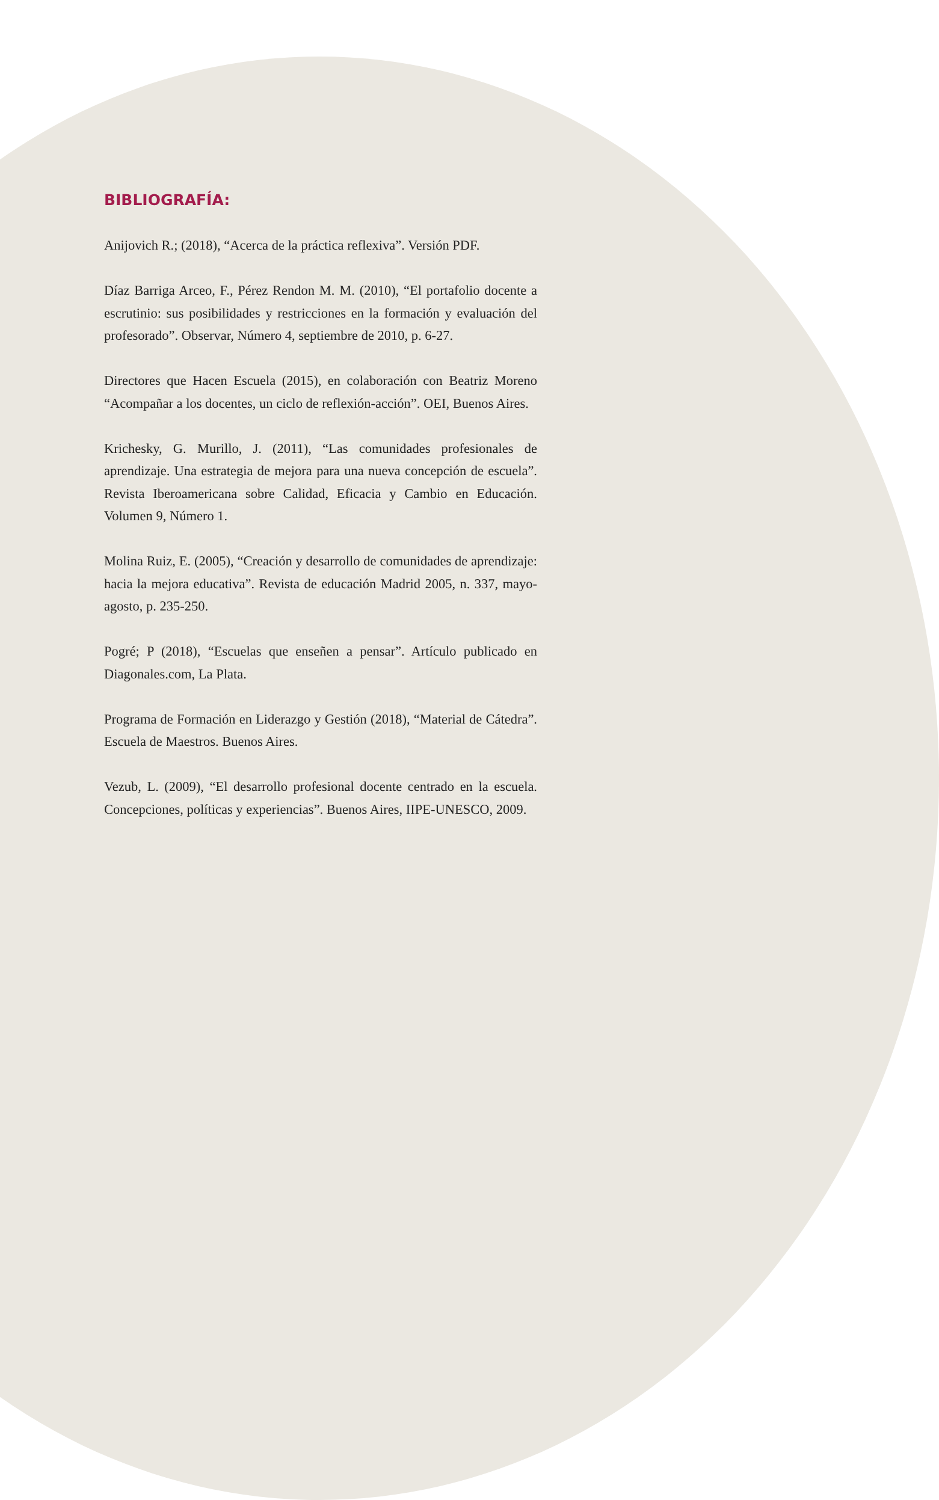BIBLIOGRAFÍA:
Anijovich R.; (2018), “Acerca de la práctica reflexiva”. Versión PDF.
Díaz Barriga Arceo, F., Pérez Rendon M. M. (2010), “El portafolio docen­te a escrutinio: sus posibilidades y restricciones en la formación y evalua­ción del profesorado”. Observar, Número 4, septiembre de 2010, p. 6-27.
Directores que Hacen Escuela (2015), en colaboración con Beatriz More­no “Acompañar a los docentes, un ciclo de reflexión-acción”. OEI, Buenos Aires.
Krichesky, G. Murillo, J. (2011), “Las comunidades profesionales de aprendizaje. Una estrategia de mejora para una nueva concepción de es­cuela”. Revista Iberoamericana sobre Calidad, Eficacia y Cambio en Edu­cación. Volumen 9, Número 1.
Molina Ruiz, E. (2005), “Creación y desarrollo de comunidades de apren­dizaje: hacia la mejora educativa”. Revista de educación Madrid 2005, n. 337, mayo-agosto, p. 235-250.
Pogré; P (2018), “Escuelas que enseñen a pensar”. Artículo publicado en Diagonales.com, La Plata.
Programa de Formación en Liderazgo y Gestión (2018), “Material de Cá­tedra”. Escuela de Maestros. Buenos Aires.
Vezub, L. (2009), “El desarrollo profesional docente centrado en la escue­la. Concepciones, políticas y experiencias”. Buenos Aires, IIPE-UNESCO, 2009.